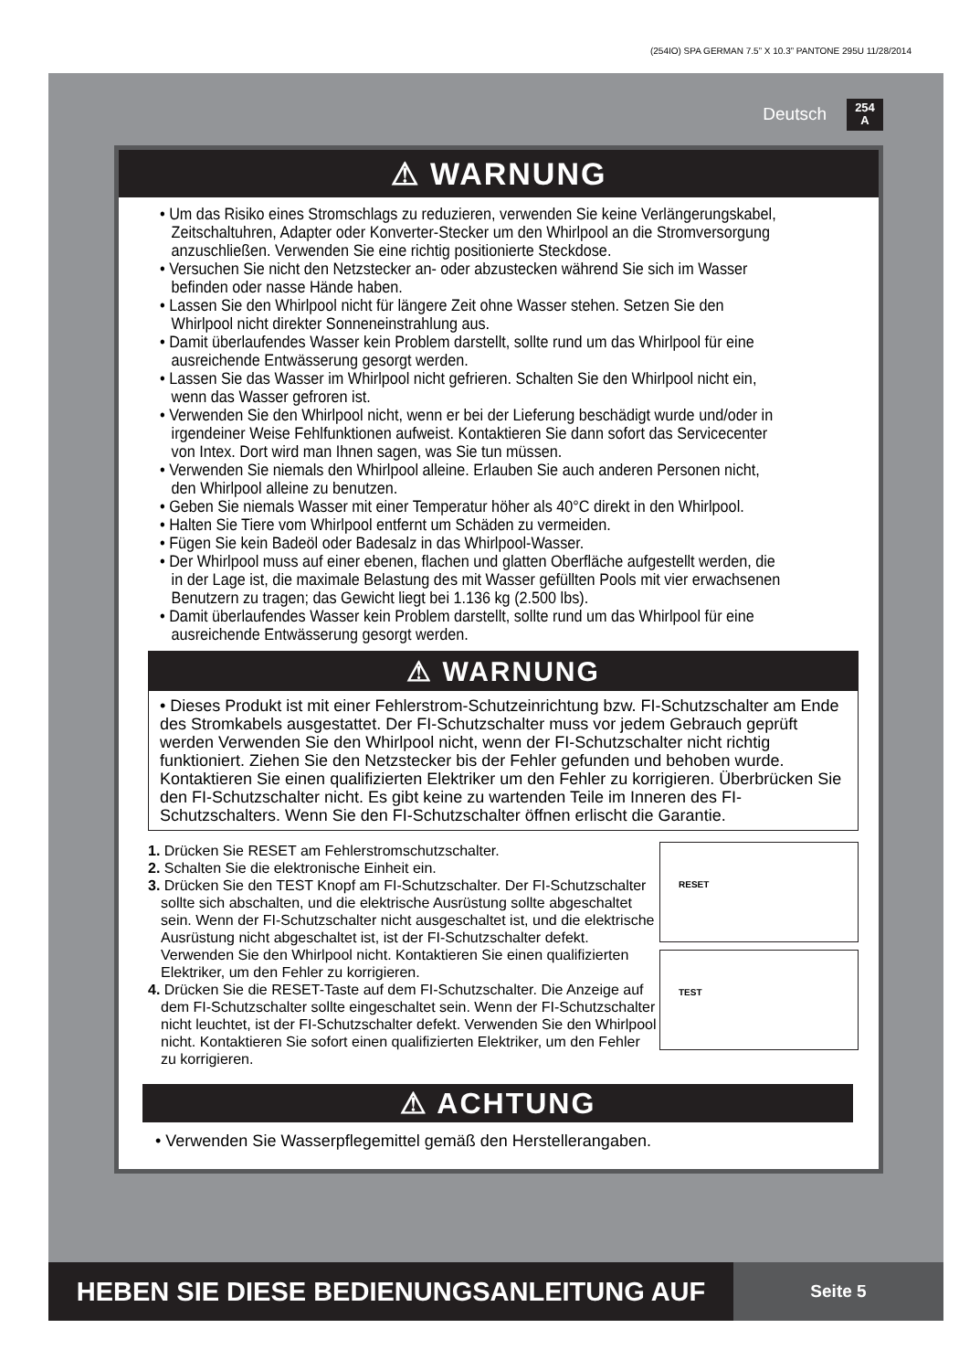(254IO) SPA GERMAN 7.5” X 10.3” PANTONE 295U 11/28/2014
Deutsch
254
A
⚠ WARNUNG
• Um das Risiko eines Stromschlags zu reduzieren, verwenden Sie keine Verlängerungskabel, Zeitschaltuhren, Adapter oder Konverter-Stecker um den Whirlpool an die Stromversorgung anzuschließen. Verwenden Sie eine richtig positionierte Steckdose.
• Versuchen Sie nicht den Netzstecker an- oder abzustecken während Sie sich im Wasser befinden oder nasse Hände haben.
• Lassen Sie den Whirlpool nicht für längere Zeit ohne Wasser stehen. Setzen Sie den Whirlpool nicht direkter Sonneneinstrahlung aus.
• Damit überlaufendes Wasser kein Problem darstellt, sollte rund um das Whirlpool für eine ausreichende Entwässerung gesorgt werden.
• Lassen Sie das Wasser im Whirlpool nicht gefrieren. Schalten Sie den Whirlpool nicht ein, wenn das Wasser gefroren ist.
• Verwenden Sie den Whirlpool nicht, wenn er bei der Lieferung beschädigt wurde und/oder in irgendeiner Weise Fehlfunktionen aufweist. Kontaktieren Sie dann sofort das Servicecenter von Intex. Dort wird man Ihnen sagen, was Sie tun müssen.
• Verwenden Sie niemals den Whirlpool alleine. Erlauben Sie auch anderen Personen nicht, den Whirlpool alleine zu benutzen.
• Geben Sie niemals Wasser mit einer Temperatur höher als 40°C direkt in den Whirlpool.
• Halten Sie Tiere vom Whirlpool entfernt um Schäden zu vermeiden.
• Fügen Sie kein Badeöl oder Badesalz in das Whirlpool-Wasser.
• Der Whirlpool muss auf einer ebenen, flachen und glatten Oberfläche aufgestellt werden, die in der Lage ist, die maximale Belastung des mit Wasser gefüllten Pools mit vier erwachsenen Benutzern zu tragen; das Gewicht liegt bei 1.136 kg (2.500 lbs).
• Damit überlaufendes Wasser kein Problem darstellt, sollte rund um das Whirlpool für eine ausreichende Entwässerung gesorgt werden.
⚠ WARNUNG
• Dieses Produkt ist mit einer Fehlerstrom-Schutzeinrichtung bzw. FI-Schutzschalter am Ende des Stromkabels ausgestattet. Der FI-Schutzschalter muss vor jedem Gebrauch geprüft werden Verwenden Sie den Whirlpool nicht, wenn der FI-Schutzschalter nicht richtig funktioniert. Ziehen Sie den Netzstecker bis der Fehler gefunden und behoben wurde. Kontaktieren Sie einen qualifizierten Elektriker um den Fehler zu korrigieren. Überbrücken Sie den FI-Schutzschalter nicht. Es gibt keine zu wartenden Teile im Inneren des FI-Schutzschalters. Wenn Sie den FI-Schutzschalter öffnen erlischt die Garantie.
1. Drücken Sie RESET am Fehlerstromschutzschalter.
2. Schalten Sie die elektronische Einheit ein.
3. Drücken Sie den TEST Knopf am FI-Schutzschalter. Der FI-Schutzschalter sollte sich abschalten, und die elektrische Ausrüstung sollte abgeschaltet sein. Wenn der FI-Schutzschalter nicht ausgeschaltet ist, und die elektrische Ausrüstung nicht abgeschaltet ist, ist der FI-Schutzschalter defekt. Verwenden Sie den Whirlpool nicht. Kontaktieren Sie einen qualifizierten Elektriker, um den Fehler zu korrigieren.
4. Drücken Sie die RESET-Taste auf dem FI-Schutzschalter. Die Anzeige auf dem FI-Schutzschalter sollte eingeschaltet sein. Wenn der FI-Schutzschalter nicht leuchtet, ist der FI-Schutzschalter defekt. Verwenden Sie den Whirlpool nicht. Kontaktieren Sie sofort einen qualifizierten Elektriker, um den Fehler zu korrigieren.
RESET
TEST
⚠ ACHTUNG
• Verwenden Sie Wasserpflegemittel gemäß den Herstellerangaben.
HEBEN SIE DIESE BEDIENUNGSANLEITUNG AUF
Seite 5